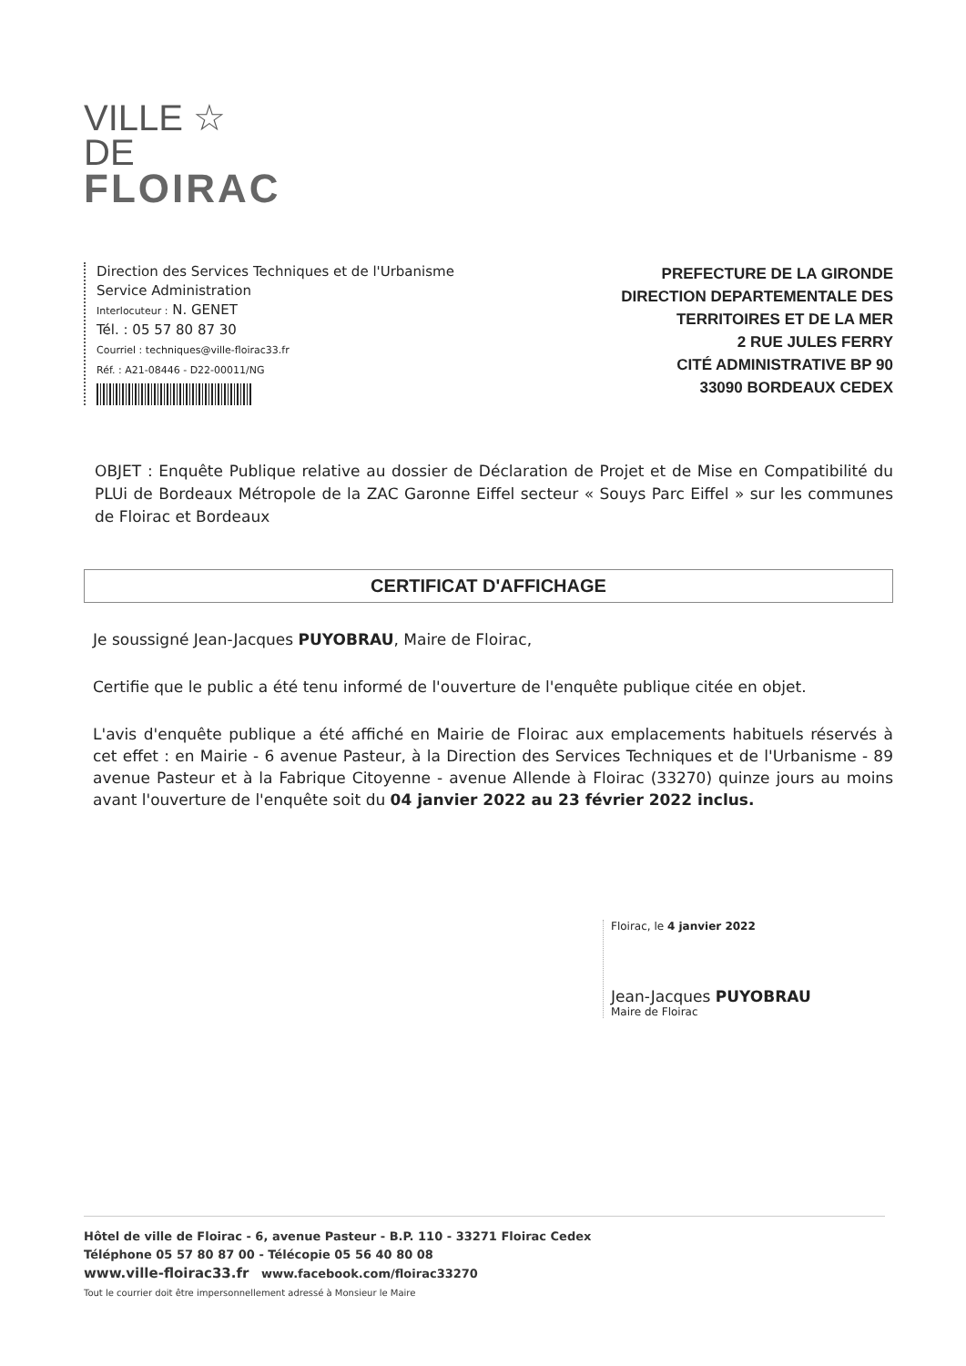VILLE ☆
DE
FLOIRAC
Direction des Services Techniques et de l'Urbanisme
Service Administration
Interlocuteur : N. GENET
Tél. : 05 57 80 87 30
Courriel : techniques@ville-floirac33.fr
Réf. : A21-08446 - D22-00011/NG
PREFECTURE DE LA GIRONDE
DIRECTION DEPARTEMENTALE DES
TERRITOIRES ET DE LA MER
2 RUE JULES FERRY
CITÉ ADMINISTRATIVE BP 90
33090 BORDEAUX CEDEX
OBJET : Enquête Publique relative au dossier de Déclaration de Projet et de Mise en Compatibilité du PLUi de Bordeaux Métropole de la ZAC Garonne Eiffel secteur « Souys Parc Eiffel » sur les communes de Floirac et Bordeaux
CERTIFICAT D'AFFICHAGE
Je soussigné Jean-Jacques PUYOBRAU, Maire de Floirac,
Certifie que le public a été tenu informé de l'ouverture de l'enquête publique citée en objet.
L'avis d'enquête publique a été affiché en Mairie de Floirac aux emplacements habituels réservés à cet effet : en Mairie - 6 avenue Pasteur, à la Direction des Services Techniques et de l'Urbanisme - 89 avenue Pasteur et à la Fabrique Citoyenne - avenue Allende à Floirac (33270) quinze jours au moins avant l'ouverture de l'enquête soit du 04 janvier 2022 au 23 février 2022 inclus.
Floirac, le 4 janvier 2022
Jean-Jacques PUYOBRAU
Maire de Floirac
Hôtel de ville de Floirac - 6, avenue Pasteur - B.P. 110 - 33271 Floirac Cedex
Téléphone 05 57 80 87 00 - Télécopie 05 56 40 80 08
www.ville-floirac33.fr www.facebook.com/floirac33270
Tout le courrier doit être impersonnellement adressé à Monsieur le Maire